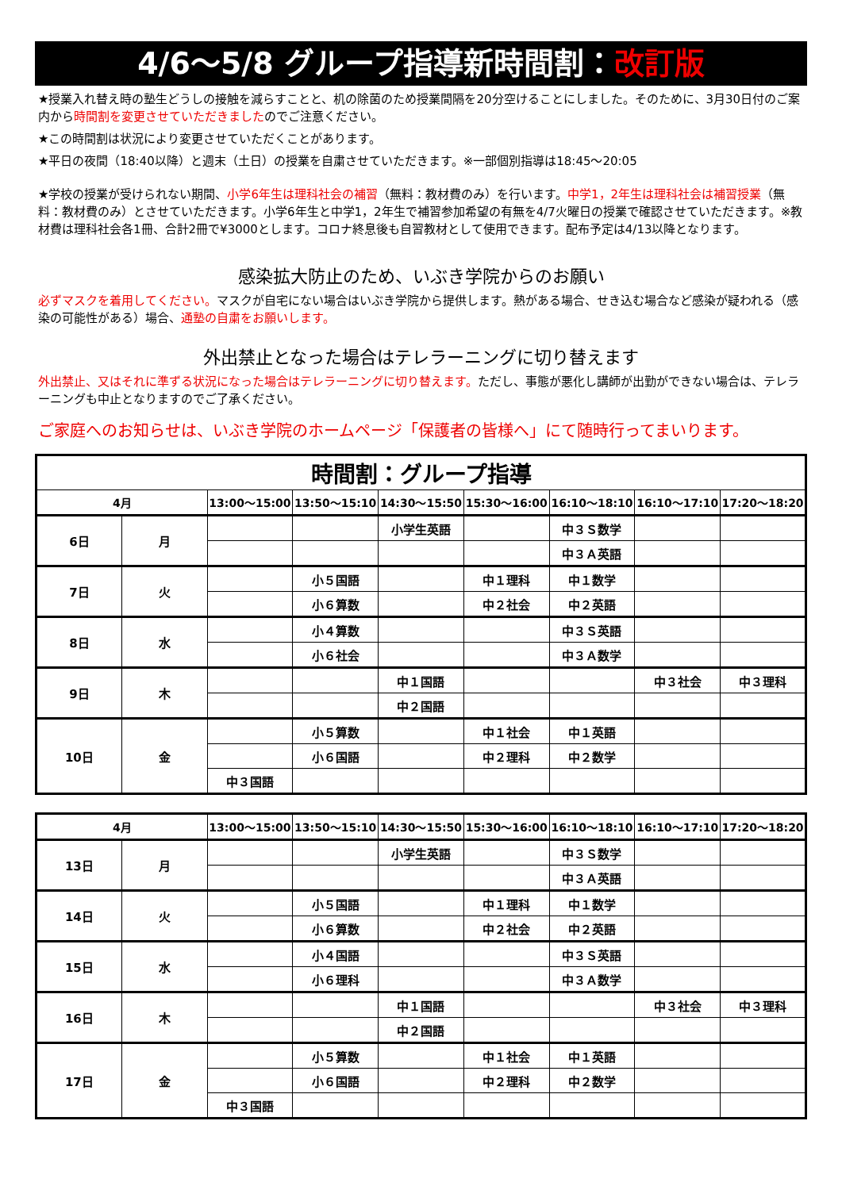4/6～5/8 グループ指導新時間割：改訂版
★授業入れ替え時の塾生どうしの接触を減らすことと、机の除菌のため授業間隔を20分空けることにしました。そのために、3月30日付のご案内から時間割を変更させていただきましたのでご注意ください。
★この時間割は状況により変更させていただくことがあります。
★平日の夜間（18:40以降）と週末（土日）の授業を自粛させていただきます。※一部個別指導は18:45～20:05
★学校の授業が受けられない期間、小学6年生は理科社会の補習（無料：教材費のみ）を行います。中学1，2年生は理科社会は補習授業（無料：教材費のみ）とさせていただきます。小学6年生と中学1，2年生で補習参加希望の有無を4/7火曜日の授業で確認させていただきます。※教材費は理科社会各1冊、合計2冊で¥3000とします。コロナ終息後も自習教材として使用できます。配布予定は4/13以降となります。
感染拡大防止のため、いぶき学院からのお願い
必ずマスクを着用してください。マスクが自宅にない場合はいぶき学院から提供します。熱がある場合、せき込む場合など感染が疑われる（感染の可能性がある）場合、通塾の自粛をお願いします。
外出禁止となった場合はテレラーニングに切り替えます
外出禁止、又はそれに準ずる状況になった場合はテレラーニングに切り替えます。ただし、事態が悪化し講師が出勤ができない場合は、テレラーニングも中止となりますのでご了承ください。
ご家庭へのお知らせは、いぶき学院のホームページ「保護者の皆様へ」にて随時行ってまいります。
| 時間割：グループ指導 | | | | | | | | |
| --- | --- | --- | --- | --- | --- | --- | --- | --- |
| 4月 | | 13:00～15:00 | 13:50～15:10 | 14:30～15:50 | 15:30～16:00 | 16:10～18:10 | 16:10～17:10 | 17:20～18:20 |
| 6日 | 月 | | | 小学生英語 | | 中３Ｓ数学 | | |
| | | | | | | 中３Ａ英語 | | |
| 7日 | 火 | | 小５国語 | | 中１理科 | 中１数学 | | |
| | | | 小６算数 | | 中２社会 | 中２英語 | | |
| 8日 | 水 | | 小４算数 | | | 中３Ｓ英語 | | |
| | | | 小６社会 | | | 中３Ａ数学 | | |
| 9日 | 木 | | | 中１国語 | | | 中３社会 | 中３理科 |
| | | | | 中２国語 | | | | |
| 10日 | 金 | | 小５算数 | | 中１社会 | 中１英語 | | |
| | | | 小６国語 | | 中２理科 | 中２数学 | | |
| | | 中３国語 | | | | | | |
| 4月 | | 13:00～15:00 | 13:50～15:10 | 14:30～15:50 | 15:30～16:00 | 16:10～18:10 | 16:10～17:10 | 17:20～18:20 |
| --- | --- | --- | --- | --- | --- | --- | --- | --- |
| 13日 | 月 | | | 小学生英語 | | 中３Ｓ数学 | | |
| | | | | | | 中３Ａ英語 | | |
| 14日 | 火 | | 小５国語 | | 中１理科 | 中１数学 | | |
| | | | 小６算数 | | 中２社会 | 中２英語 | | |
| 15日 | 水 | | 小４国語 | | | 中３Ｓ英語 | | |
| | | | 小６理科 | | | 中３Ａ数学 | | |
| 16日 | 木 | | | 中１国語 | | | 中３社会 | 中３理科 |
| | | | | 中２国語 | | | | |
| 17日 | 金 | | 小５算数 | | 中１社会 | 中１英語 | | |
| | | | 小６国語 | | 中２理科 | 中２数学 | | |
| | | 中３国語 | | | | | | |